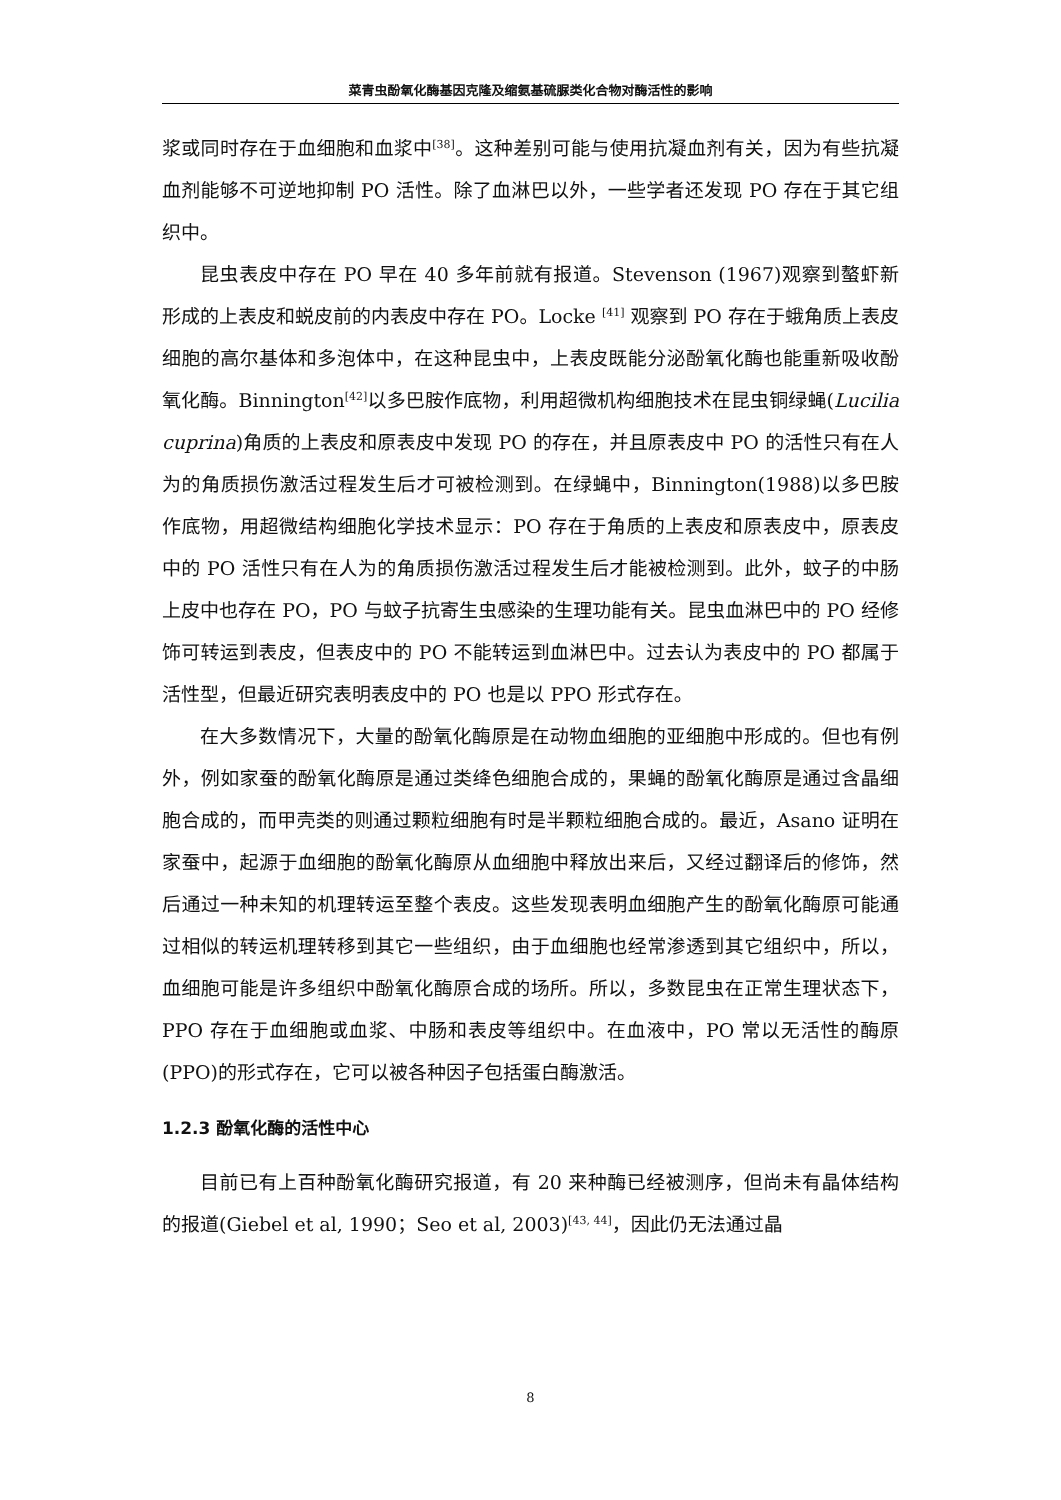菜青虫酚氧化酶基因克隆及缩氨基硫脲类化合物对酶活性的影响
浆或同时存在于血细胞和血浆中<sup>[38]</sup>。这种差别可能与使用抗凝血剂有关，因为有些抗凝血剂能够不可逆地抑制 PO 活性。除了血淋巴以外，一些学者还发现 PO 存在于其它组织中。
昆虫表皮中存在 PO 早在 40 多年前就有报道。Stevenson (1967)观察到螯虾新形成的上表皮和蜕皮前的内表皮中存在 PO。Locke <sup>[41]</sup> 观察到 PO 存在于蛾角质上表皮细胞的高尔基体和多泡体中，在这种昆虫中，上表皮既能分泌酚氧化酶也能重新吸收酚氧化酶。Binnington<sup>[42]</sup>以多巴胺作底物，利用超微机构细胞技术在昆虫铜绿蝇(Lucilia cuprina)角质的上表皮和原表皮中发现 PO 的存在，并且原表皮中 PO 的活性只有在人为的角质损伤激活过程发生后才可被检测到。在绿蝇中，Binnington(1988)以多巴胺作底物，用超微结构细胞化学技术显示：PO 存在于角质的上表皮和原表皮中，原表皮中的 PO 活性只有在人为的角质损伤激活过程发生后才能被检测到。此外，蚊子的中肠上皮中也存在 PO，PO 与蚊子抗寄生虫感染的生理功能有关。昆虫血淋巴中的 PO 经修饰可转运到表皮，但表皮中的 PO 不能转运到血淋巴中。过去认为表皮中的 PO 都属于活性型，但最近研究表明表皮中的 PO 也是以 PPO 形式存在。
在大多数情况下，大量的酚氧化酶原是在动物血细胞的亚细胞中形成的。但也有例外，例如家蚕的酚氧化酶原是通过类绛色细胞合成的，果蝇的酚氧化酶原是通过含晶细胞合成的，而甲壳类的则通过颗粒细胞有时是半颗粒细胞合成的。最近，Asano 证明在家蚕中，起源于血细胞的酚氧化酶原从血细胞中释放出来后，又经过翻译后的修饰，然后通过一种未知的机理转运至整个表皮。这些发现表明血细胞产生的酚氧化酶原可能通过相似的转运机理转移到其它一些组织，由于血细胞也经常渗透到其它组织中，所以，血细胞可能是许多组织中酚氧化酶原合成的场所。所以，多数昆虫在正常生理状态下，PPO 存在于血细胞或血浆、中肠和表皮等组织中。在血液中，PO 常以无活性的酶原(PPO)的形式存在，它可以被各种因子包括蛋白酶激活。
1.2.3 酚氧化酶的活性中心
目前已有上百种酚氧化酶研究报道，有 20 来种酶已经被测序，但尚未有晶体结构的报道(Giebel et al, 1990；Seo et al, 2003)<sup>[43, 44]</sup>，因此仍无法通过晶
8